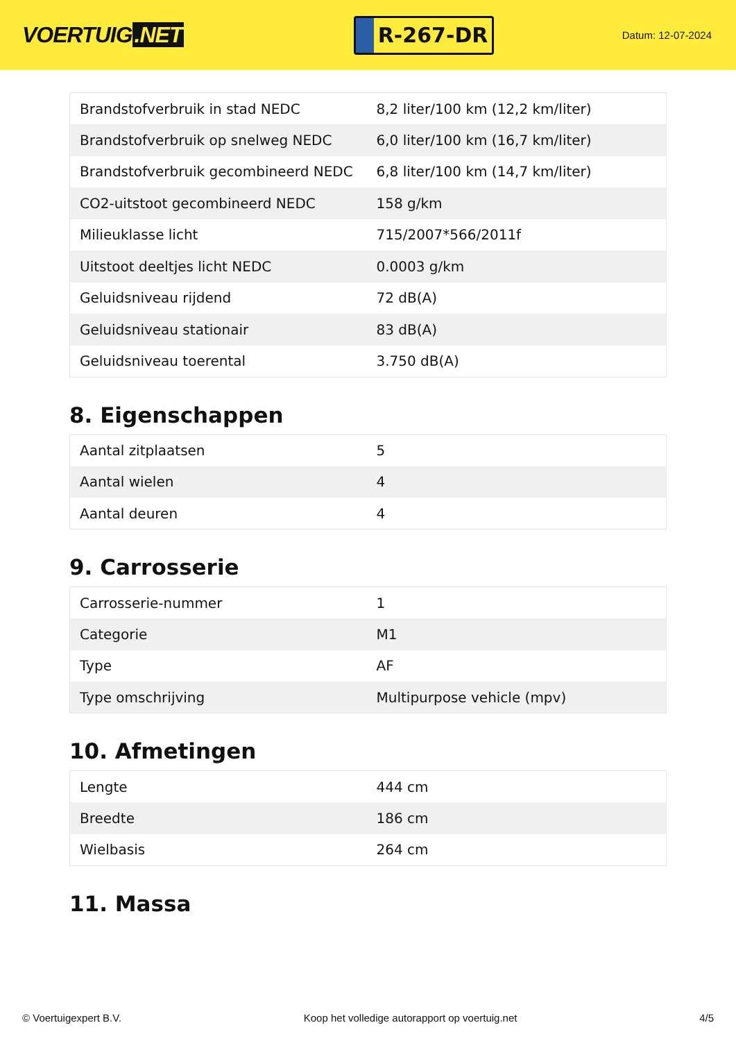VOERTUIG.NET
R-267-DR
Datum: 12-07-2024
| Brandstofverbruik in stad NEDC | 8,2 liter/100 km (12,2 km/liter) |
| Brandstofverbruik op snelweg NEDC | 6,0 liter/100 km (16,7 km/liter) |
| Brandstofverbruik gecombineerd NEDC | 6,8 liter/100 km (14,7 km/liter) |
| CO2-uitstoot gecombineerd NEDC | 158 g/km |
| Milieuklasse licht | 715/2007*566/2011f |
| Uitstoot deeltjes licht NEDC | 0.0003 g/km |
| Geluidsniveau rijdend | 72 dB(A) |
| Geluidsniveau stationair | 83 dB(A) |
| Geluidsniveau toerental | 3.750 dB(A) |
8. Eigenschappen
| Aantal zitplaatsen | 5 |
| Aantal wielen | 4 |
| Aantal deuren | 4 |
9. Carrosserie
| Carrosserie-nummer | 1 |
| Categorie | M1 |
| Type | AF |
| Type omschrijving | Multipurpose vehicle (mpv) |
10. Afmetingen
| Lengte | 444 cm |
| Breedte | 186 cm |
| Wielbasis | 264 cm |
11. Massa
© Voertuigexpert B.V. Koop het volledige autorapport op voertuig.net 4/5